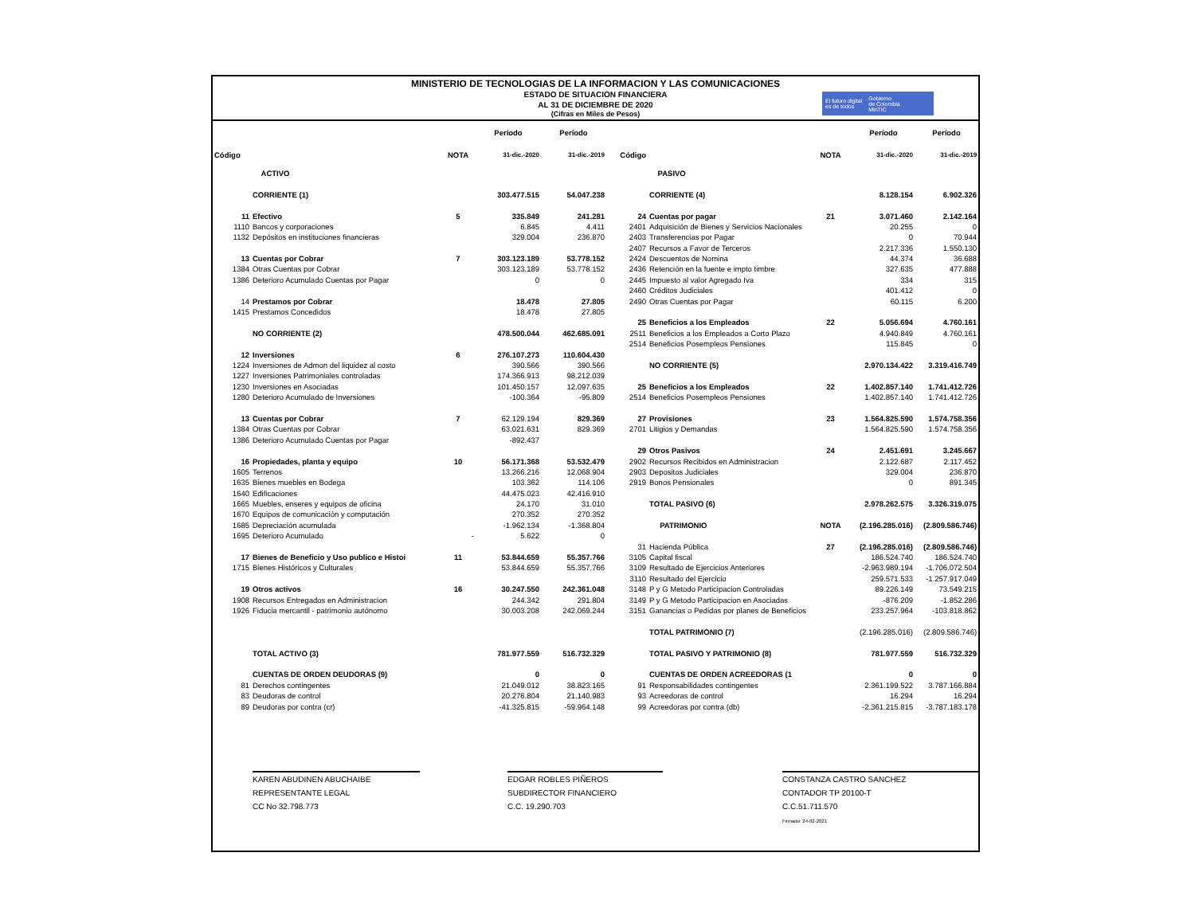MINISTERIO DE TECNOLOGIAS DE LA INFORMACION Y LAS COMUNICACIONES
ESTADO DE SITUACION FINANCIERA
AL 31 DE DICIEMBRE DE 2020
(Cifras en Miles de Pesos)
El futuro digital
es de todos Gobierno
de Colombia
MinTIC
| | | | Período | Período | | | | Período | Período |
| Código | | NOTA | 31-dic.-2020 | 31-dic.-2019 | Código | | NOTA | 31-dic.-2020 | 31-dic.-2019 |
| | ACTIVO | | | | | PASIVO | | | |
| | CORRIENTE (1) | | 303.477.515 | 54.047.238 | | CORRIENTE (4) | | 8.128.154 | 6.902.326 |
| 11 | Efectivo | 5 | 335.849 | 241.281 | 24 | Cuentas por pagar | 21 | 3.071.460 | 2.142.164 |
| 1110 | Bancos y corporaciones | | 6.845 | 4.411 | 2401 | Adquisición de Bienes y Servicios Nacionales | | 20.255 | 0 |
| 1132 | Depósitos en instituciones financieras | | 329.004 | 236.870 | 2403 | Transferencias por Pagar | | 0 | 70.944 |
| | | | | | 2407 | Recursos a Favor de Terceros | | 2.217.336 | 1.550.130 |
| 13 | Cuentas por Cobrar | 7 | 303.123.189 | 53.778.152 | 2424 | Descuentos de Nomina | | 44.374 | 36.688 |
| 1384 | Otras Cuentas por Cobrar | | 303.123.189 | 53.778.152 | 2436 | Retención en la fuente e impto timbre | | 327.635 | 477.888 |
| 1386 | Deterioro Acumulado Cuentas por Pagar | | 0 | 0 | 2445 | Impuesto al valor Agregado Iva | | 334 | 315 |
| | | | | | 2460 | Créditos Judiciales | | 401.412 | 0 |
| 14 | Prestamos por Cobrar | | 18.478 | 27.805 | 2490 | Otras Cuentas por Pagar | | 60.115 | 6.200 |
| 1415 | Prestamos Concedidos | | 18.478 | 27.805 | | | | | |
| | | | | | 25 | Beneficios a los Empleados | 22 | 5.056.694 | 4.760.161 |
| | NO CORRIENTE (2) | | 478.500.044 | 462.685.091 | 2511 | Beneficios a los Empleados a Corto Plazo | | 4.940.849 | 4.760.161 |
| | | | | | 2514 | Beneficios Posempleos Pensiones | | 115.845 | 0 |
| 12 | Inversiones | 6 | 276.107.273 | 110.604.430 | | | | | |
| 1224 | Inversiones de Admon del liquidez al costo | | 390.566 | 390.566 | | NO CORRIENTE (5) | | 2.970.134.422 | 3.319.416.749 |
| 1227 | Inversiones Patrimoniales controladas | | 174.366.913 | 98.212.039 | | | | | |
| 1230 | Inversiones en Asociadas | | 101.450.157 | 12.097.635 | 25 | Beneficios a los Empleados | 22 | 1.402.857.140 | 1.741.412.726 |
| 1280 | Deterioro Acumulado de Inversiones | | -100.364 | -95.809 | 2514 | Beneficios Posempleos Pensiones | | 1.402.857.140 | 1.741.412.726 |
| 13 | Cuentas por Cobrar | 7 | 62.129.194 | 829.369 | 27 | Provisiones | 23 | 1.564.825.590 | 1.574.758.356 |
| 1384 | Otras Cuentas por Cobrar | | 63.021.631 | 829.369 | 2701 | Litigios y Demandas | | 1.564.825.590 | 1.574.758.356 |
| 1386 | Deterioro Acumulado Cuentas por Pagar | | -892.437 | | | | | | |
| | | | | | 29 | Otros Pasivos | 24 | 2.451.691 | 3.245.667 |
| 16 | Propiedades, planta y equipo | 10 | 56.171.368 | 53.532.479 | 2902 | Recursos Recibidos en Administracion | | 2.122.687 | 2.117.452 |
| 1605 | Terrenos | | 13.266.216 | 12.068.904 | 2903 | Depositos Judiciales | | 329.004 | 236.870 |
| 1635 | Bienes muebles en Bodega | | 103.362 | 114.106 | 2919 | Bonos Pensionales | | 0 | 891.345 |
| 1640 | Edificaciones | | 44.475.023 | 42.416.910 | | | | | |
| 1665 | Muebles, enseres y equipos de oficina | | 24.170 | 31.010 | | TOTAL PASIVO (6) | | 2.978.262.575 | 3.326.319.075 |
| 1670 | Equipos de comunicación y computación | | 270.352 | 270.352 | | | | | |
| 1685 | Depreciación acumulada | | -1.962.134 | -1.368.804 | | PATRIMONIO | NOTA | (2.196.285.016) | (2.809.586.746) |
| 1695 | Deterioro Acumulado | - | 5.622 | 0 | | | | | |
| | | | | | 31 | Hacienda Pública | 27 | (2.196.285.016) | (2.809.586.746) |
| 17 | Bienes de Beneficio y Uso publico e Histoi | 11 | 53.844.659 | 55.357.766 | 3105 | Capital fiscal | | 186.524.740 | 186.524.740 |
| 1715 | Bienes Históricos y Culturales | | 53.844.659 | 55.357.766 | 3109 | Resultado de Ejercicios Anteriores | | -2.963.989.194 | -1.706.072.504 |
| | | | | | 3110 | Resultado del Ejercicio | | 259.571.533 | -1.257.917.049 |
| 19 | Otros activos | 16 | 30.247.550 | 242.361.048 | 3148 | P y G Metodo Participacion Controladas | | 89.226.149 | 73.549.215 |
| 1908 | Recursos Entregados en Administracion | | 244.342 | 291.804 | 3149 | P y G Metodo Participacion en Asociadas | | -876.209 | -1.852.286 |
| 1926 | Fiducia mercantil - patrimonio autónomo | | 30.003.208 | 242.069.244 | 3151 | Ganancias o Pedidas por planes de Beneficios | | 233.257.964 | -103.818.862 |
| | | | | | | TOTAL PATRIMONIO (7) | | (2.196.285.016) | (2.809.586.746) |
| | TOTAL ACTIVO (3) | | 781.977.559 | 516.732.329 | | TOTAL PASIVO Y PATRIMONIO (8) | | 781.977.559 | 516.732.329 |
| | CUENTAS DE ORDEN DEUDORAS (9) | | 0 | 0 | | CUENTAS DE ORDEN ACREEDORAS (1 | | 0 | 0 |
| 81 | Derechos contingentes | | 21.049.012 | 38.823.165 | 91 | Responsabilidades contingentes | | 2.361.199.522 | 3.787.166.884 |
| 83 | Deudoras de control | | 20.276.804 | 21.140.983 | 93 | Acreedoras de control | | 16.294 | 16.294 |
| 89 | Deudoras por contra (cr) | | -41.325.815 | -59.964.148 | 99 | Acreedoras por contra (db) | | -2.361.215.815 | -3.787.183.178 |
KAREN ABUDINEN ABUCHAIBE
REPRESENTANTE LEGAL
CC No 32.798.773
EDGAR ROBLES PIÑEROS
SUBDIRECTOR FINANCIERO
C.C. 19.290.703
CONSTANZA CASTRO SANCHEZ
CONTADOR TP 20100-T
C.C.51.711.570
Firmado: 24-02-2021